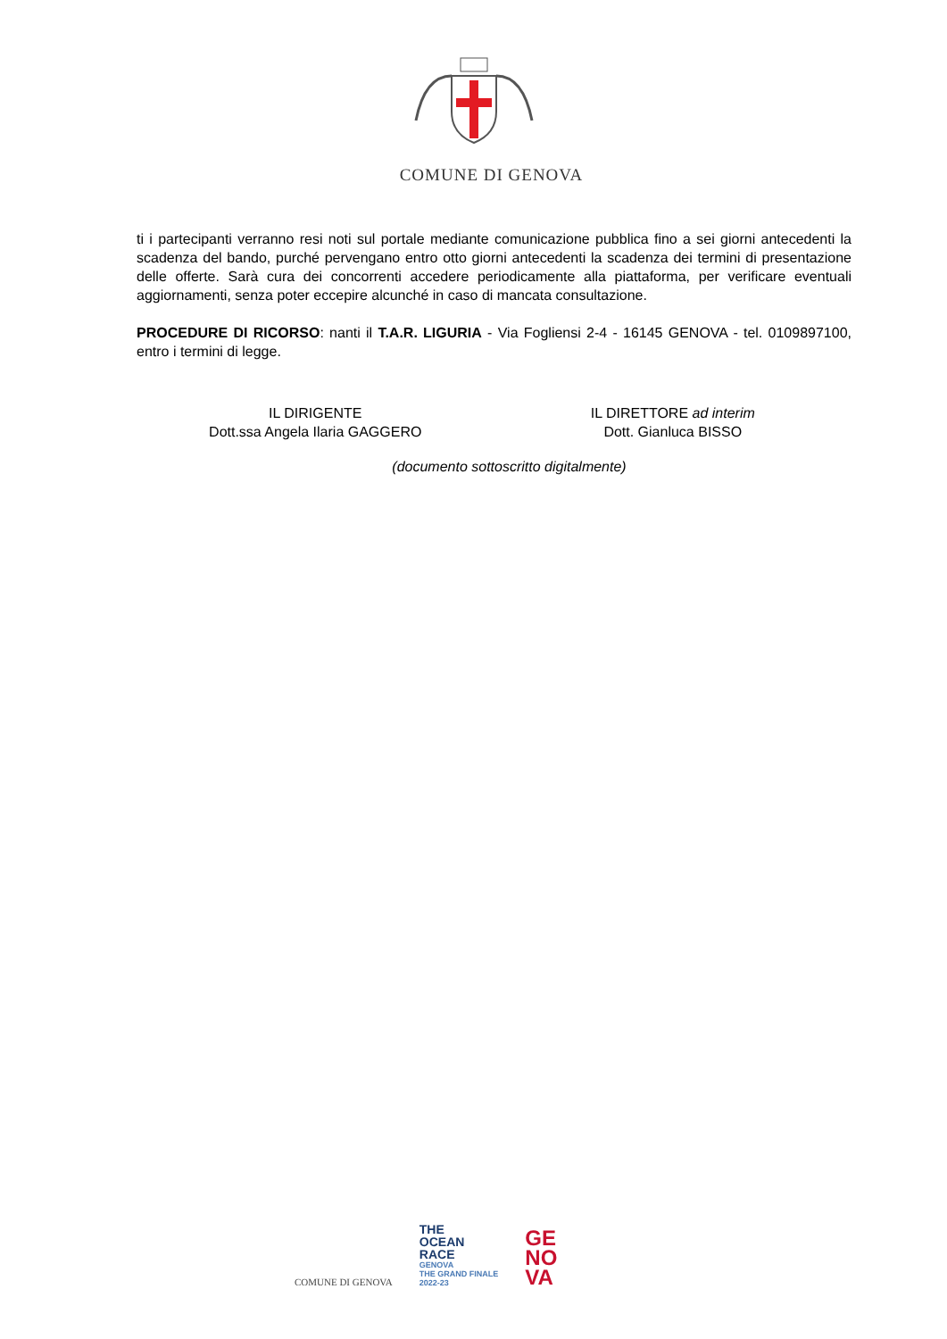COMUNE DI GENOVA
ti i partecipanti verranno resi noti sul portale mediante comunicazione pubblica fino a sei giorni antecedenti la scadenza del bando, purché pervengano entro otto giorni antecedenti la scadenza dei termini di presentazione delle offerte. Sarà cura dei concorrenti accedere periodicamente alla piattaforma, per verificare eventuali aggiornamenti, senza poter eccepire alcunché in caso di mancata consultazione.
PROCEDURE DI RICORSO: nanti il T.A.R. LIGURIA - Via Fogliensi 2-4 - 16145 GENOVA - tel. 0109897100, entro i termini di legge.
IL DIRIGENTE
Dott.ssa Angela Ilaria GAGGERO
IL DIRETTORE ad interim
Dott. Gianluca BISSO
(documento sottoscritto digitalmente)
COMUNE DI GENOVA
THE
OCEAN
RACE
GENOVA
THE GRAND FINALE
2022-23
GE
NO
VA